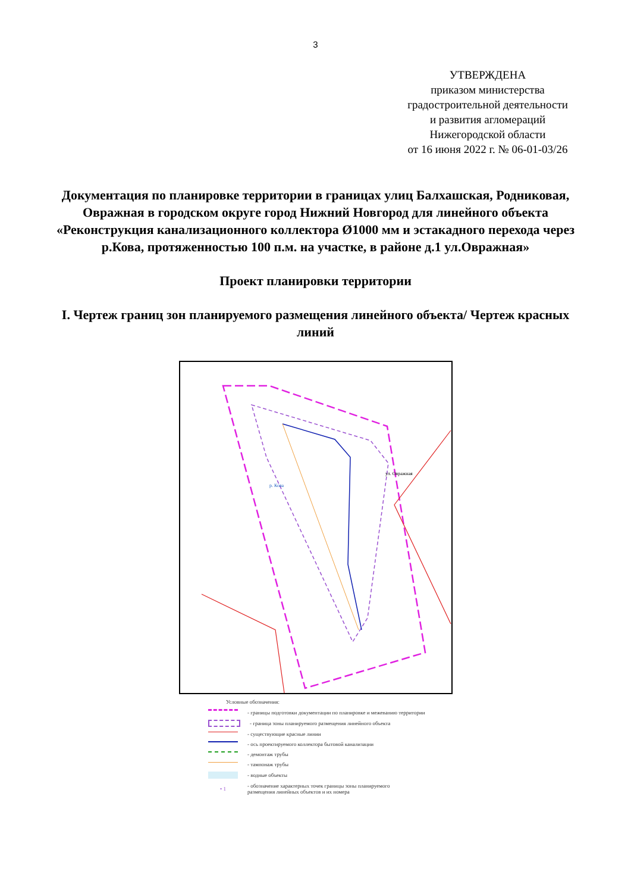3
УТВЕРЖДЕНА
приказом министерства
градостроительной деятельности
и развития агломераций
Нижегородской области
от 16 июня 2022 г. № 06-01-03/26
Документация по планировке территории в границах улиц Балхашская, Родниковая, Овражная в городском округе город Нижний Новгород для линейного объекта «Реконструкция канализационного коллектора Ø1000 мм и эстакадного перехода через р.Кова, протяженностью 100 п.м. на участке, в районе д.1 ул.Овражная»
Проект планировки территории
I. Чертеж границ зон планируемого размещения линейного объекта/ Чертеж красных линий
ул. Овражная
р. Кова
Условные обозначения:
- границы подготовки документации по планировке и межеванию территории
- граница зоны планируемого размещения линейного объекта
- существующие красные линии
- ось проектируемого коллектора бытовой канализации
- демонтаж трубы
- тампонаж трубы
- водные объекты
• 1
- обозначение характерных точек границы зоны планируемого
размещения линейных объектов и их номера